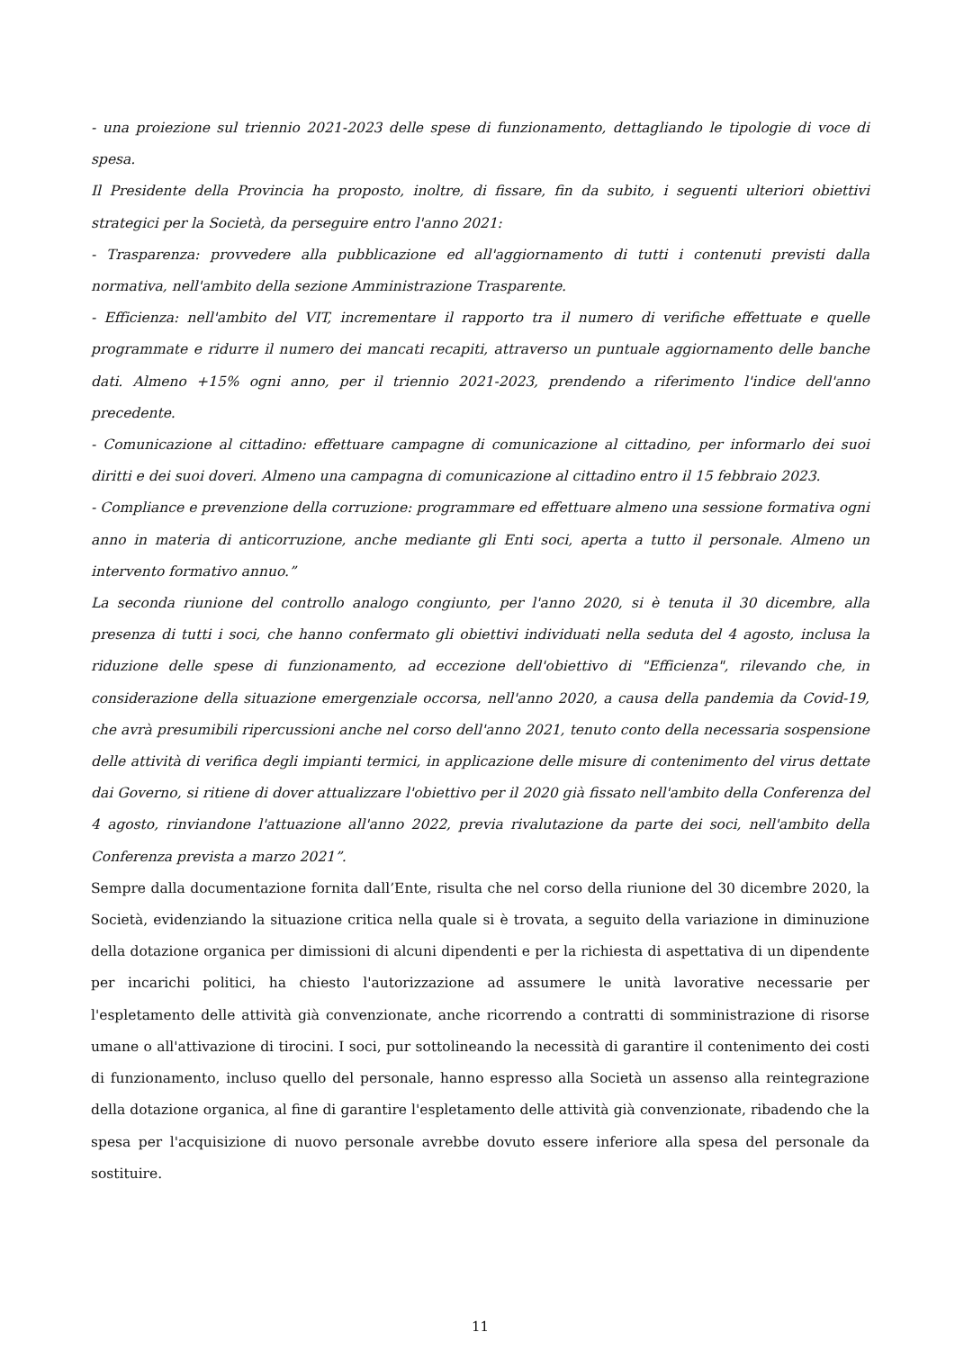- una proiezione sul triennio 2021-2023 delle spese di funzionamento, dettagliando le tipologie di voce di spesa.
Il Presidente della Provincia ha proposto, inoltre, di fissare, fin da subito, i seguenti ulteriori obiettivi strategici per la Società, da perseguire entro l'anno 2021:
- Trasparenza: provvedere alla pubblicazione ed all'aggiornamento di tutti i contenuti previsti dalla normativa, nell'ambito della sezione Amministrazione Trasparente.
- Efficienza: nell'ambito del VIT, incrementare il rapporto tra il numero di verifiche effettuate e quelle programmate e ridurre il numero dei mancati recapiti, attraverso un puntuale aggiornamento delle banche dati. Almeno +15% ogni anno, per il triennio 2021-2023, prendendo a riferimento l'indice dell'anno precedente.
- Comunicazione al cittadino: effettuare campagne di comunicazione al cittadino, per informarlo dei suoi diritti e dei suoi doveri. Almeno una campagna di comunicazione al cittadino entro il 15 febbraio 2023.
- Compliance e prevenzione della corruzione: programmare ed effettuare almeno una sessione formativa ogni anno in materia di anticorruzione, anche mediante gli Enti soci, aperta a tutto il personale. Almeno un intervento formativo annuo.”
La seconda riunione del controllo analogo congiunto, per l'anno 2020, si è tenuta il 30 dicembre, alla presenza di tutti i soci, che hanno confermato gli obiettivi individuati nella seduta del 4 agosto, inclusa la riduzione delle spese di funzionamento, ad eccezione dell'obiettivo di "Efficienza", rilevando che, in considerazione della situazione emergenziale occorsa, nell'anno 2020, a causa della pandemia da Covid-19, che avrà presumibili ripercussioni anche nel corso dell'anno 2021, tenuto conto della necessaria sospensione delle attività di verifica degli impianti termici, in applicazione delle misure di contenimento del virus dettate dai Governo, si ritiene di dover attualizzare l'obiettivo per il 2020 già fissato nell'ambito della Conferenza del 4 agosto, rinviandone l'attuazione all'anno 2022, previa rivalutazione da parte dei soci, nell'ambito della Conferenza prevista a marzo 2021”.
Sempre dalla documentazione fornita dall’Ente, risulta che nel corso della riunione del 30 dicembre 2020, la Società, evidenziando la situazione critica nella quale si è trovata, a seguito della variazione in diminuzione della dotazione organica per dimissioni di alcuni dipendenti e per la richiesta di aspettativa di un dipendente per incarichi politici, ha chiesto l'autorizzazione ad assumere le unità lavorative necessarie per l'espletamento delle attività già convenzionate, anche ricorrendo a contratti di somministrazione di risorse umane o all'attivazione di tirocini. I soci, pur sottolineando la necessità di garantire il contenimento dei costi di funzionamento, incluso quello del personale, hanno espresso alla Società un assenso alla reintegrazione della dotazione organica, al fine di garantire l'espletamento delle attività già convenzionate, ribadendo che la spesa per l'acquisizione di nuovo personale avrebbe dovuto essere inferiore alla spesa del personale da sostituire.
11